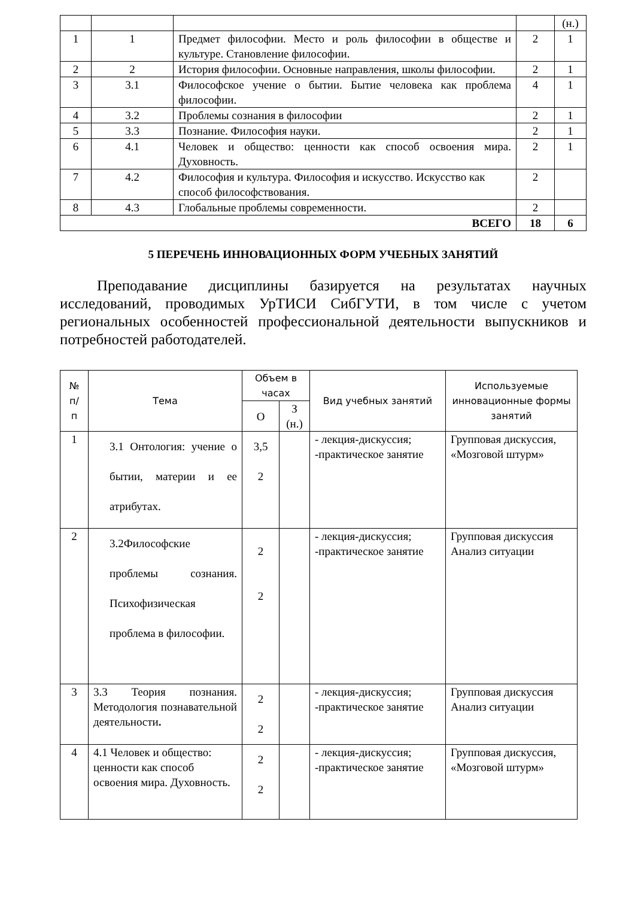| | | | | (н.) |
| 1 | 1 | Предмет философии. Место и роль философии в обществе и культуре. Становление философии. | 2 | 1 |
| 2 | 2 | История философии. Основные направления, школы философии. | 2 | 1 |
| 3 | 3.1 | Философское учение о бытии. Бытие человека как проблема философии. | 4 | 1 |
| 4 | 3.2 | Проблемы сознания в философии | 2 | 1 |
| 5 | 3.3 | Познание. Философия науки. | 2 | 1 |
| 6 | 4.1 | Человек и общество: ценности как способ освоения мира. Духовность. | 2 | 1 |
| 7 | 4.2 | Философия и культура. Философия и искусство. Искусство как способ философствования. | 2 | |
| 8 | 4.3 | Глобальные проблемы современности. | 2 | |
| ВСЕГО | | | 18 | 6 |
5 ПЕРЕЧЕНЬ ИННОВАЦИОННЫХ ФОРМ УЧЕБНЫХ ЗАНЯТИЙ
Преподавание дисциплины базируется на результатах научных исследований, проводимых УрТИСИ СибГУТИ, в том числе с учетом региональных особенностей профессиональной деятельности выпускников и потребностей работодателей.
| № п/ п | Тема | Объем в часах | | Вид учебных занятий | Используемые инновационные формы занятий |
| --- | --- | --- | --- | --- | --- |
| | | О | З (н.) | | |
| 1 | 3.1 Онтология: учение о бытии, материи и ее атрибутах. | 3,5 2 | | - лекция-дискуссия; -практическое занятие | Групповая дискуссия, «Мозговой штурм» |
| 2 | 3.2Философские проблемы сознания. Психофизическая проблема в философии. | 2 2 | | - лекция-дискуссия; -практическое занятие | Групповая дискуссия Анализ ситуации |
| 3 | 3.3 Теория познания. Методология познавательной деятельности . | 2 2 | | - лекция-дискуссия; -практическое занятие | Групповая дискуссия Анализ ситуации |
| 4 | 4.1 Человек и общество: ценности как способ освоения мира. Духовность. | 2 2 | | - лекция-дискуссия; -практическое занятие | Групповая дискуссия, «Мозговой штурм» |